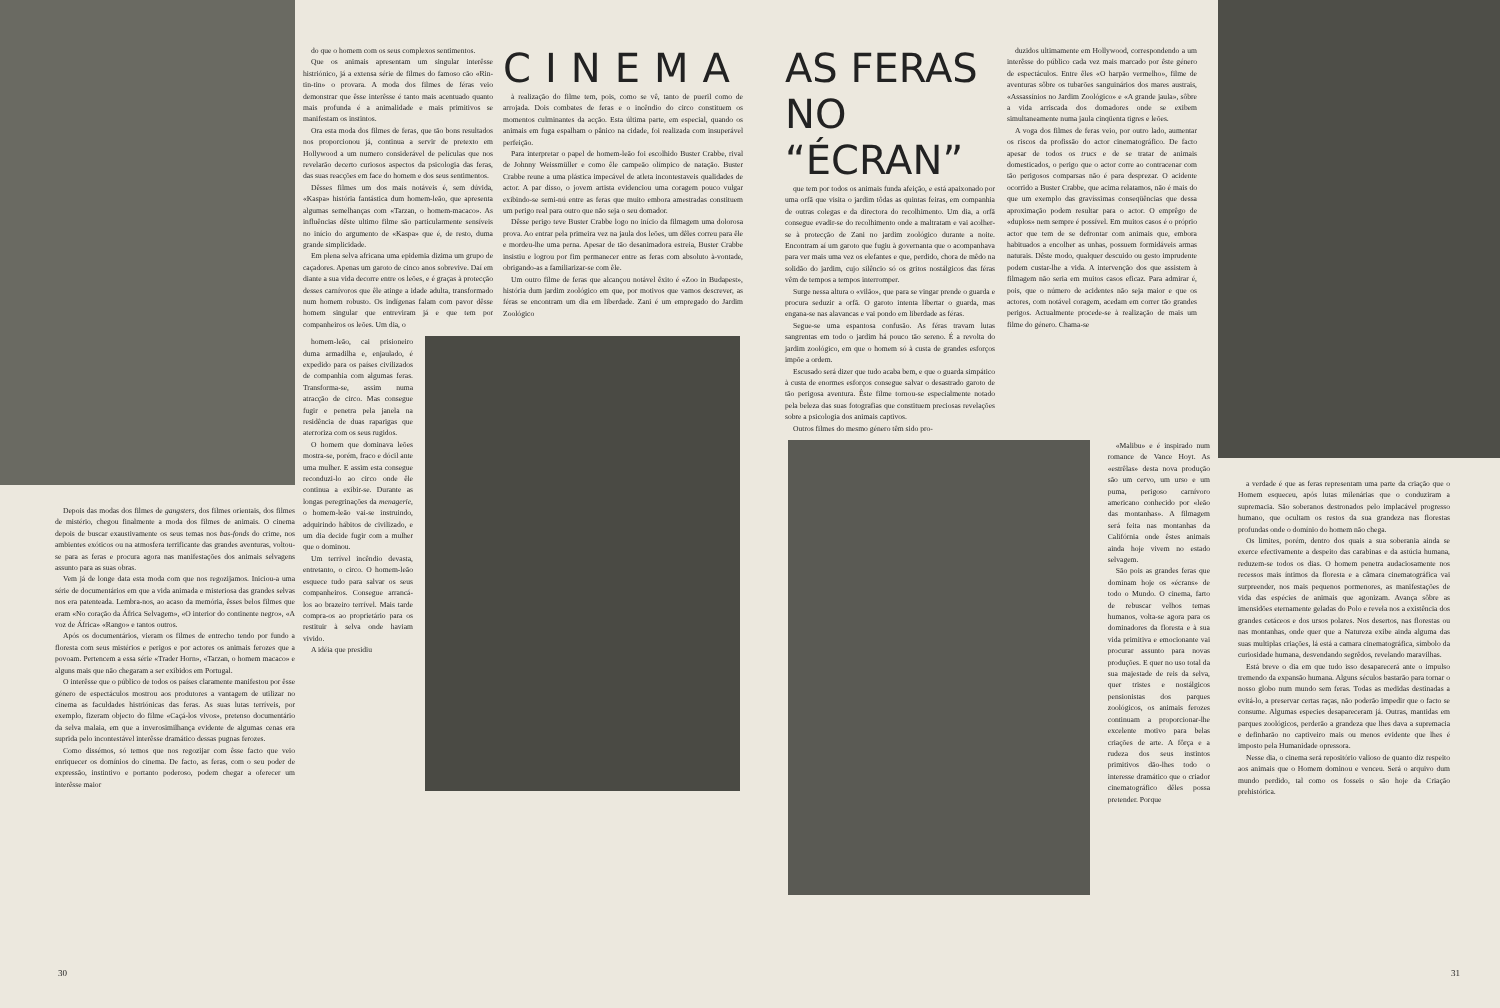Depois das modas dos filmes de gangsters, dos filmes orientais, dos filmes de mistério, chegou finalmente a moda dos filmes de animais. O cinema depois de buscar exaustivamente os seus temas nos bas-fonds do crime, nos ambientes exóticos ou na atmosfera terrificante das grandes aventuras, voltou-se para as feras e procura agora nas manifestações dos animais selvagens assunto para as suas obras.
Vem já de longe data esta moda com que nos regozijamos. Iniciou-a uma série de documentários em que a vida animada e misteriosa das grandes selvas nos era patenteada. Lembra-nos, ao acaso da memória, êsses belos filmes que eram «No coração da África Selvagem», «O interior do continente negro», «A voz de África» «Rango» e tantos outros.
Após os documentários, vieram os filmes de entrecho tendo por fundo a floresta com seus mistérios e perigos e por actores os animais ferozes que a povoam. Pertencem a essa série «Trader Horn», «Tarzan, o homem macaco» e alguns mais que não chegaram a ser exibidos em Portugal.
O interêsse que o público de todos os países claramente manifestou por êsse género de espectáculos mostrou aos produtores a vantagem de utilizar no cinema as faculdades histriónicas das feras. As suas lutas terríveis, por exemplo, fizeram objecto do filme «Caçá-los vivos», pretenso documentário da selva malaia, em que a inverosimilhança evidente de algumas cenas era suprida pelo incontestável interêsse dramático dessas pugnas ferozes.
Como dissémos, só temos que nos regozijar com êsse facto que veio enriquecer os domínios do cinema. De facto, as feras, com o seu poder de expressão, instintivo e portanto poderoso, podem chegar a oferecer um interêsse maior
do que o homem com os seus complexos sentimentos.
Que os animais apresentam um singular interêsse histriónico, já a extensa série de filmes do famoso cão «Rin-tin-tin» o provara. A moda dos filmes de féras veio demonstrar que êsse interêsse é tanto mais acentuado quanto mais profunda é a animalidade e mais primitivos se manifestam os instintos.
Ora esta moda dos filmes de feras, que tão bons resultados nos proporcionou já, continua a servir de pretexto em Hollywood a um numero considerável de películas que nos revelarão decerto curiosos aspectos da psicologia das feras, das suas reacções em face do homem e dos seus sentimentos.
Dêsses filmes um dos mais notáveis é, sem dúvida, «Kaspa» história fantástica dum homem-leão, que apresenta algumas semelhanças com «Tarzan, o homem-macaco». As influências dêste ultimo filme são particularmente sensíveis no início do argumento de «Kaspa» que é, de resto, duma grande simplicidade.
Em plena selva africana uma epidemia dizima um grupo de caçadores. Apenas um garoto de cinco anos sobrevive. Daí em diante a sua vida decorre entre os leões, e é graças à protecção desses carnívoros que êle atinge a idade adulta, transformado num homem robusto. Os indígenas falam com pavor dêsse homem singular que entreviram já e que tem por companheiros os leões. Um dia, o
CINEMA
à realização do filme tem, pois, como se vê, tanto de pueril como de arrojada. Dois combates de feras e o incêndio do circo constituem os momentos culminantes da acção. Esta última parte, em especial, quando os animais em fuga espalham o pânico na cidade, foi realizada com insuperável perfeição.
Para interpretar o papel de homem-leão foi escolhido Buster Crabbe, rival de Johnny Weissmüller e como êle campeão olímpico de natação. Buster Crabbe reune a uma plástica impecável de atleta incontestaveis qualidades de actor. A par disso, o jovem artista evidenciou uma coragem pouco vulgar exibindo-se semi-nú entre as feras que muito embora amestradas constituem um perigo real para outro que não seja o seu domador.
Dêsse perigo teve Buster Crabbe logo no início da filmagem uma dolorosa prova. Ao entrar pela primeira vez na jaula dos leões, um dêles correu para êle e mordeu-lhe uma perna. Apesar de tão desanimadora estreia, Buster Crabbe insistiu e logrou por fim permanecer entre as feras com absoluto à-vontade, obrigando-as a familiarizar-se com êle.
Um outro filme de feras que alcançou notável êxito é «Zoo in Budapest», história dum jardim zoológico em que, por motivos que vamos descrever, as féras se encontram um dia em liberdade. Zani é um empregado do Jardim Zoológico
homem-leão, cai prisioneiro duma armadilha e, enjaulado, é expedido para os países civilizados de companhia com algumas feras. Transforma-se, assim numa atracção de circo. Mas consegue fugir e penetra pela janela na residência de duas raparigas que aterroriza com os seus rugidos.
O homem que dominava leões mostra-se, porém, fraco e dócil ante uma mulher. E assim esta consegue reconduzi-lo ao circo onde êle continua a exibir-se. Durante as longas peregrinações da menagerie, o homem-leão vai-se instruindo, adquirindo hábitos de civilizado, e um dia decide fugir com a mulher que o dominou.
Um terrível incêndio devasta, entretanto, o circo. O homem-leão esquece tudo para salvar os seus companheiros. Consegue arrancá-los ao brazeiro terrível. Mais tarde compra-os ao proprietário para os restituir à selva onde haviam vivido.
A idéia que presidiu
30
AS FERAS NO “ÉCRAN”
que tem por todos os animais funda afeição, e está apaixonado por uma orfã que visita o jardim tôdas as quintas feiras, em companhia de outras colegas e da directora do recolhimento. Um dia, a orfã consegue evadir-se do recolhimento onde a maltratam e vai acolher-se à protecção de Zani no jardim zoológico durante a noite. Encontram aí um garoto que fugiu à governanta que o acompanhava para ver mais uma vez os elefantes e que, perdido, chora de mêdo na solidão do jardim, cujo silêncio só os gritos nostálgicos das féras vêm de tempos a tempos interromper.
Surge nessa altura o «vilão», que para se vingar prende o guarda e procura seduzir a orfã. O garoto intenta libertar o guarda, mas engana-se nas alavancas e vai pondo em liberdade as féras.
Segue-se uma espantosa confusão. As féras travam lutas sangrentas em todo o jardim há pouco tão sereno. É a revolta do jardim zoológico, em que o homem só à custa de grandes esforços impõe a ordem.
Escusado será dizer que tudo acaba bem, e que o guarda simpático à custa de enormes esforços consegue salvar o desastrado garoto de tão perigosa aventura. Êste filme tornou-se especialmente notado pela beleza das suas fotografias que constituem preciosas revelações sobre a psicologia dos animais captivos.
Outros filmes do mesmo género têm sido pro-
duzidos ultimamente em Hollywood, correspondendo a um interêsse do público cada vez mais marcado por êste género de espectáculos. Entre êles «O harpão vermelho», filme de aventuras sôbre os tubarões sanguinários dos mares austrais, «Assassínios no Jardim Zoológico» e «A grande jaula», sôbre a vida arriscada dos domadores onde se exibem simultaneamente numa jaula cinqüenta tigres e leões.
A voga dos filmes de feras veio, por outro lado, aumentar os riscos da profissão do actor cinematográfico. De facto apesar de todos os trucs e de se tratar de animais domesticados, o perigo que o actor corre ao contracenar com tão perigosos comparsas não é para desprezar. O acidente ocorrido a Buster Crabbe, que acima relatamos, não é mais do que um exemplo das gravíssimas conseqüências que dessa aproximação podem resultar para o actor. O emprêgo de «duplos» nem sempre é possível. Em muitos casos é o próprio actor que tem de se defrontar com animais que, embora habituados a encolher as unhas, possuem formidáveis armas naturais. Dêste modo, qualquer descuido ou gesto imprudente podem custar-lhe a vida. A intervenção dos que assistem à filmagem não seria em muitos casos eficaz. Para admirar é, pois, que o número de acidentes não seja maior e que os actores, com notável coragem, acedam em correr tão grandes perigos. Actualmente procede-se à realização de mais um filme do género. Chama-se
«Malibu» e é inspirado num romance de Vance Hoyt. As «estrêlas» desta nova produção são um cervo, um urso e um puma, perigoso carnívoro americano conhecido por «leão das montanhas». A filmagem será feita nas montanhas da Califórnia onde êstes animais ainda hoje vivem no estado selvagem.
São pois as grandes feras que dominam hoje os «écrans» de todo o Mundo. O cinema, farto de rebuscar velhos temas humanos, volta-se agora para os dominadores da floresta e à sua vida primitiva e emocionante vai procurar assunto para novas produções. E quer no uso total da sua majestade de reis da selva, quer tristes e nostálgicos pensionistas dos parques zoológicos, os animais ferozes continuam a proporcionar-lhe excelente motivo para belas criações de arte. A fôrça e a rudeza dos seus instintos primitivos dão-lhes todo o interesse dramático que o criador cinematográfico dêles possa pretender. Porque
a verdade é que as feras representam uma parte da criação que o Homem esqueceu, após lutas milenárias que o conduziram a supremacia. São soberanos destronados pelo implacável progresso humano, que ocultam os restos da sua grandeza nas florestas profundas onde o domínio do homem não chega.
Os limites, porém, dentro dos quais a sua soberania ainda se exerce efectivamente a despeito das carabinas e da astúcia humana, reduzem-se todos os dias. O homem penetra audaciosamente nos recessos mais íntimos da floresta e a câmara cinematográfica vai surpreender, nos mais pequenos pormenores, as manifestações de vida das espécies de animais que agonizam. Avança sôbre as imensidões eternamente geladas do Polo e revela nos a existência dos grandes cetáceos e dos ursos polares. Nos desertos, nas florestas ou nas montanhas, onde quer que a Natureza exibe ainda alguma das suas multiplas criações, lá está a camara cinematográfica, símbolo da curiosidade humana, desvendando segrêdos, revelando maravilhas.
Está breve o dia em que tudo isso desaparecerá ante o impulso tremendo da expansão humana. Alguns séculos bastarão para tornar o nosso globo num mundo sem feras. Todas as medidas destinadas a evitá-lo, a preservar certas raças, não poderão impedir que o facto se consume. Algumas especies desapareceram já. Outras, mantidas em parques zoológicos, perderão a grandeza que lhes dava a supremacia e definharão no captiveiro mais ou menos evidente que lhes é imposto pela Humanidade opressora.
Nesse dia, o cinema será repositório valioso de quanto diz respeito aos animais que o Homem dominou e venceu. Será o arquivo dum mundo perdido, tal como os fosseis o são hoje da Criação prehistórica.
31